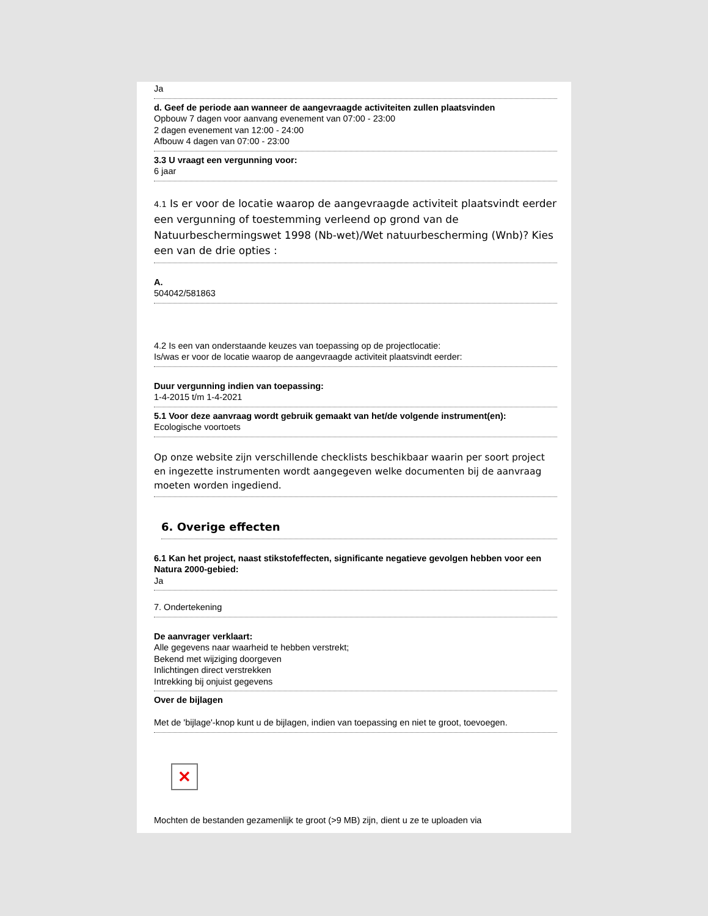Ja
d. Geef de periode aan wanneer de aangevraagde activiteiten zullen plaatsvinden
Opbouw 7 dagen voor aanvang evenement van 07:00 - 23:00
2 dagen evenement van 12:00 - 24:00
Afbouw 4 dagen van 07:00 - 23:00
3.3 U vraagt een vergunning voor:
6 jaar
4.1 Is er voor de locatie waarop de aangevraagde activiteit plaatsvindt eerder een vergunning of toestemming verleend op grond van de Natuurbeschermingswet 1998 (Nb-wet)/Wet natuurbescherming (Wnb)? Kies een van de drie opties :
A.
504042/581863
4.2 Is een van onderstaande keuzes van toepassing op de projectlocatie:
Is/was er voor de locatie waarop de aangevraagde activiteit plaatsvindt eerder:
Duur vergunning indien van toepassing:
1-4-2015 t/m 1-4-2021
5.1 Voor deze aanvraag wordt gebruik gemaakt van het/de volgende instrument(en):
Ecologische voortoets
Op onze website zijn verschillende checklists beschikbaar waarin per soort project en ingezette instrumenten wordt aangegeven welke documenten bij de aanvraag moeten worden ingediend.
6. Overige effecten
6.1 Kan het project, naast stikstofeffecten, significante negatieve gevolgen hebben voor een Natura 2000-gebied:
Ja
7. Ondertekening
De aanvrager verklaart:
Alle gegevens naar waarheid te hebben verstrekt;
Bekend met wijziging doorgeven
Inlichtingen direct verstrekken
Intrekking bij onjuist gegevens
Over de bijlagen
Met de 'bijlage'-knop kunt u de bijlagen, indien van toepassing en niet te groot, toevoegen.
✕
Mochten de bestanden gezamenlijk te groot (>9 MB) zijn, dient u ze te uploaden via